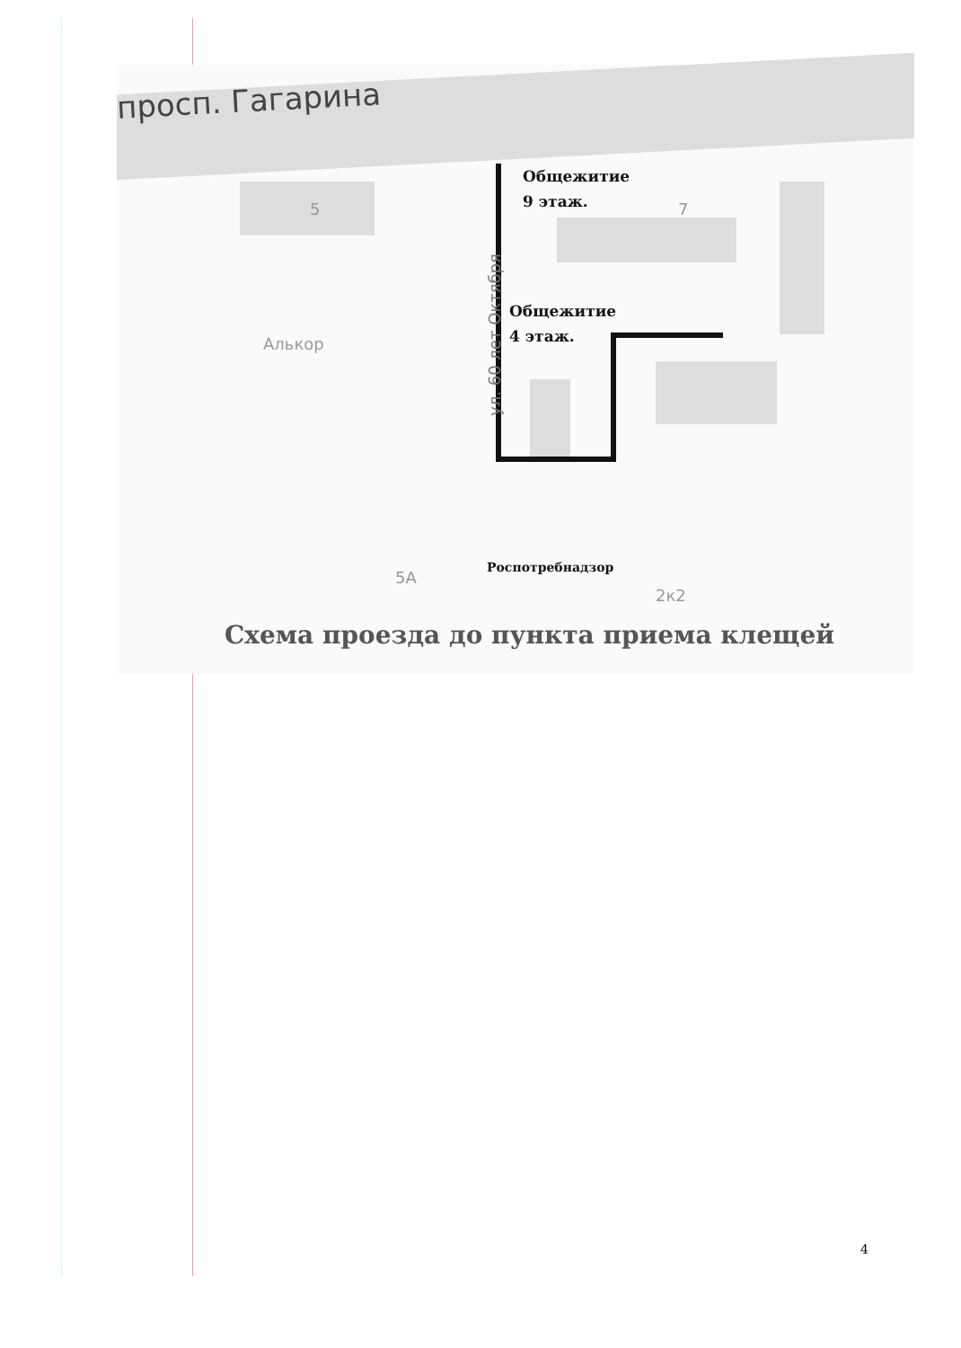просп. Гагарина
5 7
Алькор
5А
2к2
ул. 60 лет Октября
Общежитие
9 этаж.
Общежитие
4 этаж.
Роспотребнадзор
Схема проезда до пункта приема клещей
4